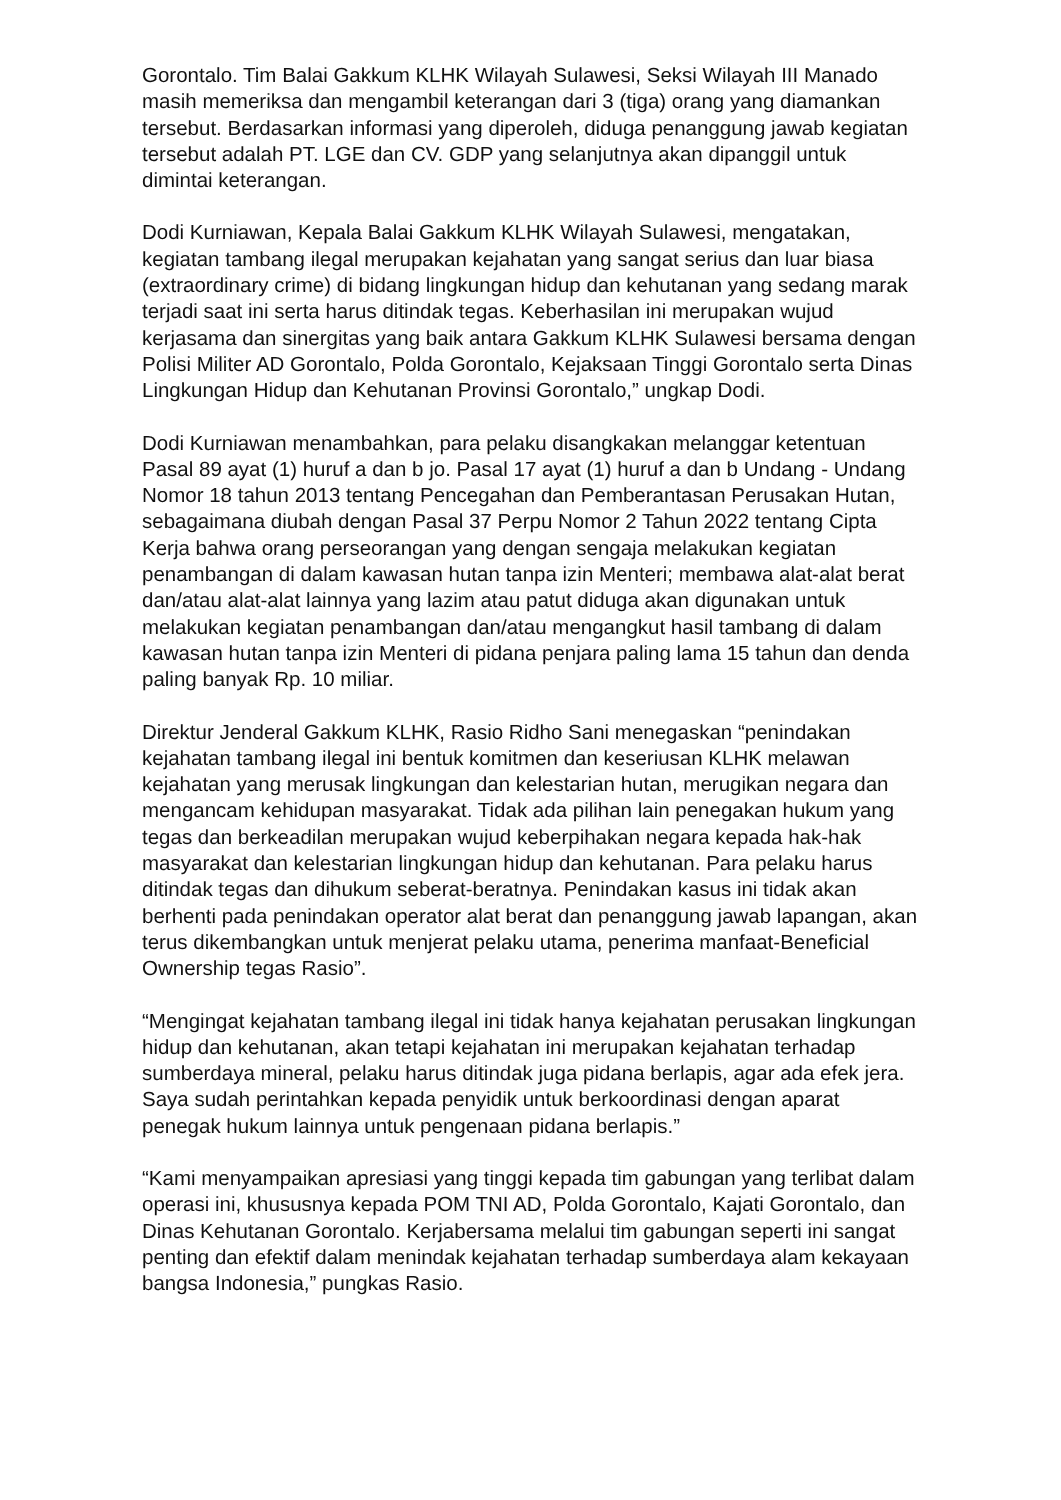Gorontalo. Tim Balai Gakkum KLHK Wilayah Sulawesi, Seksi Wilayah III Manado masih memeriksa dan mengambil keterangan dari 3 (tiga) orang yang diamankan tersebut. Berdasarkan informasi yang diperoleh, diduga penanggung jawab kegiatan tersebut adalah PT. LGE dan CV. GDP yang selanjutnya akan dipanggil untuk dimintai keterangan.
Dodi Kurniawan, Kepala Balai Gakkum KLHK Wilayah Sulawesi, mengatakan, kegiatan tambang ilegal merupakan kejahatan yang sangat serius dan luar biasa (extraordinary crime) di bidang lingkungan hidup dan kehutanan yang sedang marak terjadi saat ini serta harus ditindak tegas. Keberhasilan ini merupakan wujud kerjasama dan sinergitas yang baik antara Gakkum KLHK Sulawesi bersama dengan Polisi Militer AD Gorontalo, Polda Gorontalo, Kejaksaan Tinggi Gorontalo serta Dinas Lingkungan Hidup dan Kehutanan Provinsi Gorontalo,” ungkap Dodi.
Dodi Kurniawan menambahkan, para pelaku disangkakan melanggar ketentuan Pasal 89 ayat (1) huruf a dan b jo. Pasal 17 ayat (1) huruf a dan b Undang - Undang Nomor 18 tahun 2013 tentang Pencegahan dan Pemberantasan Perusakan Hutan, sebagaimana diubah dengan Pasal 37 Perpu Nomor 2 Tahun 2022 tentang Cipta Kerja bahwa orang perseorangan yang dengan sengaja melakukan kegiatan penambangan di dalam kawasan hutan tanpa izin Menteri; membawa alat-alat berat dan/atau alat-alat lainnya yang lazim atau patut diduga akan digunakan untuk melakukan kegiatan penambangan dan/atau mengangkut hasil tambang di dalam kawasan hutan tanpa izin Menteri di pidana penjara paling lama 15 tahun dan denda paling banyak Rp. 10 miliar.
Direktur Jenderal Gakkum KLHK, Rasio Ridho Sani menegaskan “penindakan kejahatan tambang ilegal ini bentuk komitmen dan keseriusan KLHK melawan kejahatan yang merusak lingkungan dan kelestarian hutan, merugikan negara dan mengancam kehidupan masyarakat. Tidak ada pilihan lain penegakan hukum yang tegas dan berkeadilan merupakan wujud keberpihakan negara kepada hak-hak masyarakat dan kelestarian lingkungan hidup dan kehutanan. Para pelaku harus ditindak tegas dan dihukum seberat-beratnya. Penindakan kasus ini tidak akan berhenti pada penindakan operator alat berat dan penanggung jawab lapangan, akan terus dikembangkan untuk menjerat pelaku utama, penerima manfaat-Beneficial Ownership tegas Rasio”.
“Mengingat kejahatan tambang ilegal ini tidak hanya kejahatan perusakan lingkungan hidup dan kehutanan, akan tetapi kejahatan ini merupakan kejahatan terhadap sumberdaya mineral, pelaku harus ditindak juga pidana berlapis, agar ada efek jera. Saya sudah perintahkan kepada penyidik untuk berkoordinasi dengan aparat penegak hukum lainnya untuk pengenaan pidana berlapis.”
“Kami menyampaikan apresiasi yang tinggi kepada tim gabungan yang terlibat dalam operasi ini, khususnya kepada POM TNI AD, Polda Gorontalo, Kajati Gorontalo, dan Dinas Kehutanan Gorontalo. Kerjabersama melalui tim gabungan seperti ini sangat penting dan efektif dalam menindak kejahatan terhadap sumberdaya alam kekayaan bangsa Indonesia,” pungkas Rasio.